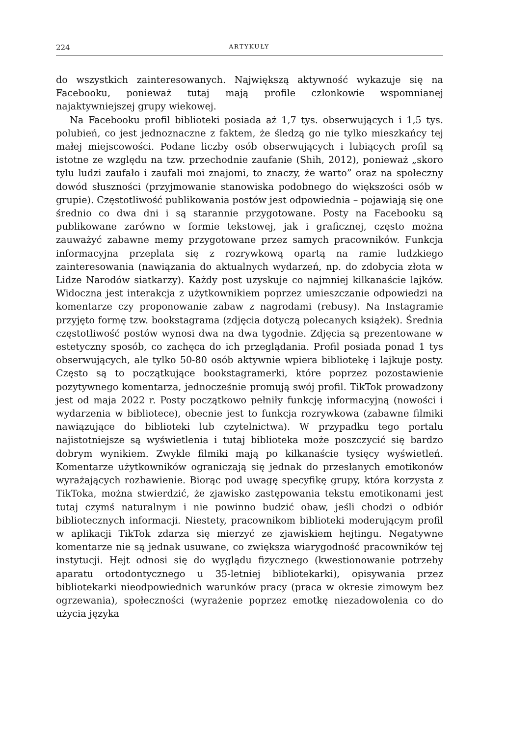224 ARTYKUŁY
do wszystkich zainteresowanych. Największą aktywność wykazuje się na Facebooku, ponieważ tutaj mają profile członkowie wspomnianej najaktywniejszej grupy wiekowej.
Na Facebooku profil biblioteki posiada aż 1,7 tys. obserwujących i 1,5 tys. polubień, co jest jednoznaczne z faktem, że śledzą go nie tylko mieszkańcy tej małej miejscowości. Podane liczby osób obserwujących i lubiących profil są istotne ze względu na tzw. przechodnie zaufanie (Shih, 2012), ponieważ „skoro tylu ludzi zaufało i zaufali moi znajomi, to znaczy, że warto” oraz na społeczny dowód słuszności (przyjmowanie stanowiska podobnego do większości osób w grupie). Częstotliwość publikowania postów jest odpowiednia – pojawiają się one średnio co dwa dni i są starannie przygotowane. Posty na Facebooku są publikowane zarówno w formie tekstowej, jak i graficznej, często można zauważyć zabawne memy przygotowane przez samych pracowników. Funkcja informacyjna przeplata się z rozrywkową opartą na ramie ludzkiego zainteresowania (nawiązania do aktualnych wydarzeń, np. do zdobycia złota w Lidze Narodów siatkarzy). Każdy post uzyskuje co najmniej kilkanaście lajków. Widoczna jest interakcja z użytkownikiem poprzez umieszczanie odpowiedzi na komentarze czy proponowanie zabaw z nagrodami (rebusy). Na Instagramie przyjęto formę tzw. bookstagrama (zdjęcia dotyczą polecanych książek). Średnia częstotliwość postów wynosi dwa na dwa tygodnie. Zdjęcia są prezentowane w estetyczny sposób, co zachęca do ich przeglądania. Profil posiada ponad 1 tys obserwujących, ale tylko 50-80 osób aktywnie wpiera bibliotekę i lajkuje posty. Często są to początkujące bookstagramerki, które poprzez pozostawienie pozytywnego komentarza, jednocześnie promują swój profil. TikTok prowadzony jest od maja 2022 r. Posty początkowo pełniły funkcję informacyjną (nowości i wydarzenia w bibliotece), obecnie jest to funkcja rozrywkowa (zabawne filmiki nawiązujące do biblioteki lub czytelnictwa). W przypadku tego portalu najistotniejsze są wyświetlenia i tutaj biblioteka może poszczycić się bardzo dobrym wynikiem. Zwykle filmiki mają po kilkanaście tysięcy wyświetleń. Komentarze użytkowników ograniczają się jednak do przesłanych emotikonów wyrażających rozbawienie. Biorąc pod uwagę specyfikę grupy, która korzysta z TikToka, można stwierdzić, że zjawisko zastępowania tekstu emotikonami jest tutaj czymś naturalnym i nie powinno budzić obaw, jeśli chodzi o odbiór bibliotecznych informacji. Niestety, pracownikom biblioteki moderującym profil w aplikacji TikTok zdarza się mierzyć ze zjawiskiem hejtingu. Negatywne komentarze nie są jednak usuwane, co zwiększa wiarygodność pracowników tej instytucji. Hejt odnosi się do wyglądu fizycznego (kwestionowanie potrzeby aparatu ortodontycznego u 35-letniej bibliotekarki), opisywania przez bibliotekarki nieodpowiednich warunków pracy (praca w okresie zimowym bez ogrzewania), społeczności (wyrażenie poprzez emotkę niezadowolenia co do użycia języka